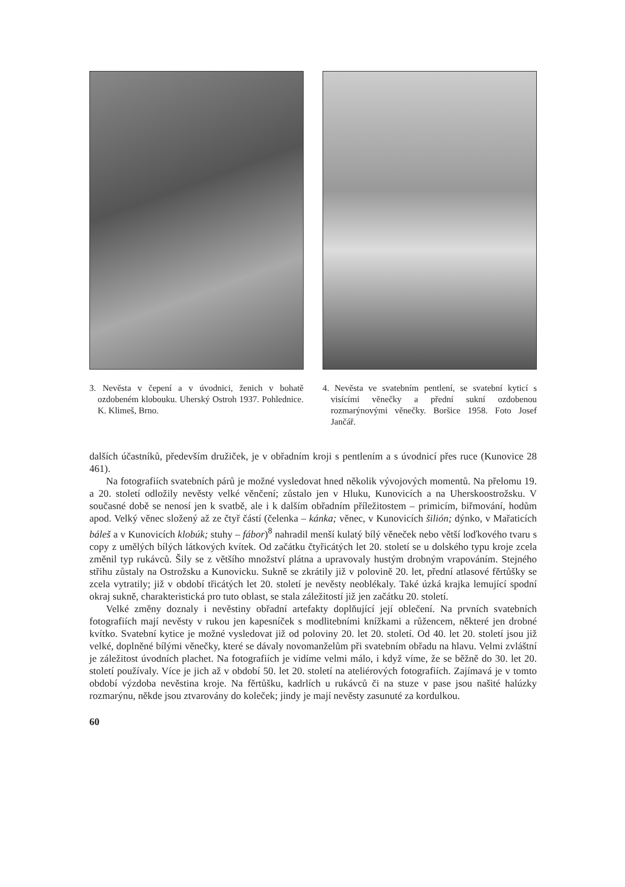3. Nevěsta v čepení a v úvodnici, ženich v bohatě ozdobeném klobouku. Uherský Ostroh 1937. Pohlednice. K. Klimeš, Brno.
4. Nevěsta ve svatebním pentlení, se svatební kyticí s visícími věnečky a přední sukní ozdobenou rozmarýnovými věnečky. Boršice 1958. Foto Josef Jančář.
dalších účastníků, především družiček, je v obřadním kroji s pentlením a s úvodnicí přes ruce (Kunovice 28 461).
Na fotografiích svatebních párů je možné vysledovat hned několik vývojových momentů. Na přelomu 19. a 20. století odložily nevěsty velké věnčení; zůstalo jen v Hluku, Kunovicích a na Uherskoostrožsku. V současné době se nenosí jen k svatbě, ale i k dalším obřadním příležitostem – primicím, biřmování, hodům apod. Velký věnec složený až ze čtyř částí (čelenka – kánka; věnec, v Kunovicích šilión; dýnko, v Mařaticích báleš a v Kunovicích klobúk; stuhy – fábor)<sup>8</sup> nahradil menší kulatý bílý věneček nebo větší loďkového tvaru s copy z umělých bílých látkových kvítek. Od začátku čtyřicátých let 20. století se u dolského typu kroje zcela změnil typ rukávců. Šily se z většího množství plátna a upravovaly hustým drobným vrapováním. Stejného střihu zůstaly na Ostrožsku a Kunovicku. Sukně se zkrátily již v polovině 20. let, přední atlasové fěrtůšky se zcela vytratily; již v období třicátých let 20. století je nevěsty neoblékaly. Také úzká krajka lemující spodní okraj sukně, charakteristická pro tuto oblast, se stala záležitostí již jen začátku 20. století.
Velké změny doznaly i nevěstiny obřadní artefakty doplňující její oblečení. Na prvních svatebních fotografiích mají nevěsty v rukou jen kapesníček s modlitebními knížkami a růžencem, některé jen drobné kvítko. Svatební kytice je možné vysledovat již od poloviny 20. let 20. století. Od 40. let 20. století jsou již velké, doplněné bílými věnečky, které se dávaly novomanželům při svatebním obřadu na hlavu. Velmi zvláštní je záležitost úvodních plachet. Na fotografiích je vidíme velmi málo, i když víme, že se běžně do 30. let 20. století používaly. Více je jich až v období 50. let 20. století na ateliérových fotografiích. Zajímavá je v tomto období výzdoba nevěstina kroje. Na fěrtůšku, kadrlích u rukávců či na stuze v pase jsou našité halúzky rozmarýnu, někde jsou ztvarovány do koleček; jindy je mají nevěsty zasunuté za kordulkou.
60